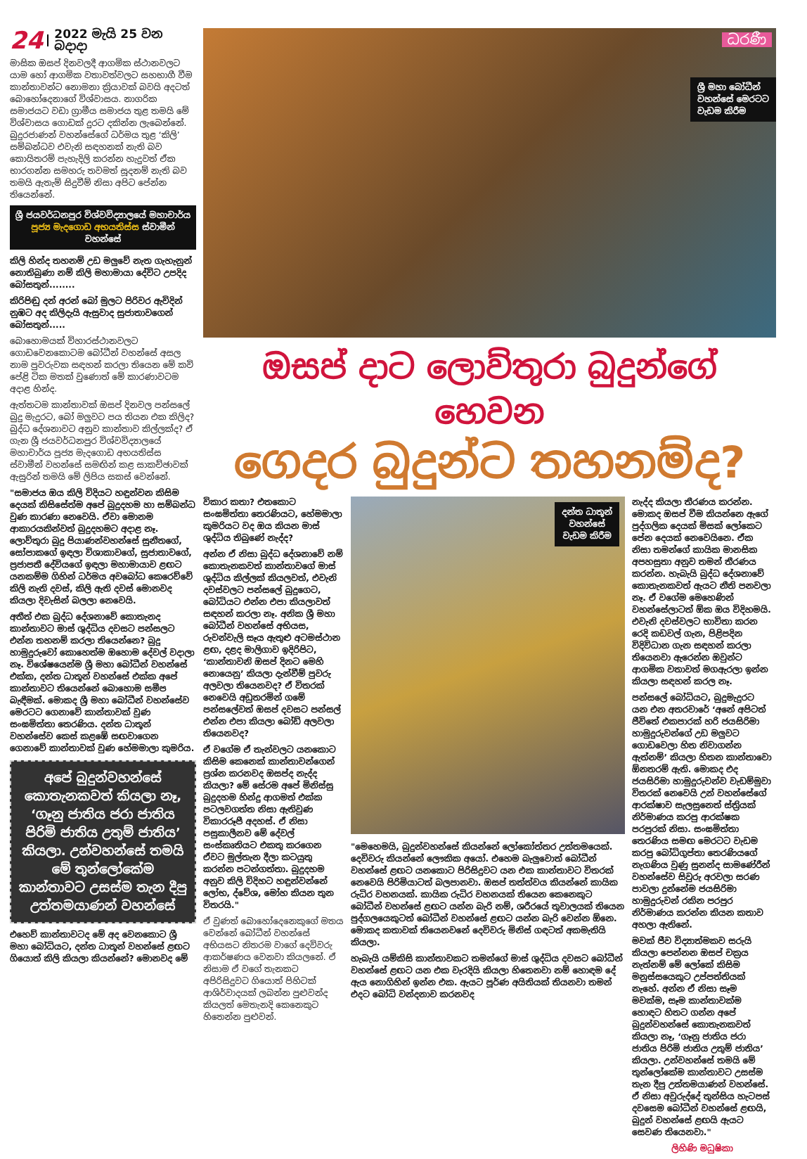24 2022 මැයි 25 වන බදාදා
මාසික ඔසප් දිනවලදී ආගමික ස්ථානවලට යාම හෝ ආගමික වතාවත්වලට සහභාගී වීම කාන්තාවන්ට නොමනා ක්‍රියාවක් බවයි අදටත් බොහෝදෙනාගේ විශ්වාසය. නාගරික සමාජයට වඩා ග්‍රාමීය සමාජය තුළ තමයි මේ විශ්වාසය ගොඩක් දුරට දකින්න ලැබෙන්නේ. බුදුරජාණන් වහන්සේගේ ධර්මය තුළ ‘කිලි’ සම්බන්ධව එවැනි සඳහනක් නැති බව කොයිතරම් පැහැදිලි කරන්න හැදුවත් ඒක භාරගන්න සමහරු තවමත් සූදනම් නැති බව තමයි ඇතැම් සිදුවීම් නිසා අපිට පේන්න තියෙන්නේ.
ශ්‍රී ජයවර්ධනපුර විශ්වවිද්‍යාලයේ මහාචාර්ය පූජ්‍ය මැදගොඩ අභයතිස්ස ස්වාමීන් වහන්සේ
කිලි හින්ද තහනම් උඩ මලුවේ නැත ගැහැනුන් නොතිබුණා නම් කිලි මහාමායා දේවිට උපදිද බෝසතුන්........
කිරිපිඬු දන් අරන් බෝ මුලට පිරිවර ඇවිදින් නුඹට අද කිලිදැයි ඇසුවාද සුජාතාවගෙන් බෝසතුන්.....
බොහොමයක් විහාරස්ථානවලට ගොඩවෙනකොටම බෝධීන් වහන්සේ අසල නාම පුවරුවක සඳහන් කරලා තියෙන මේ කවි පේළි ටික මතක් වුණොත් මේ කාරණාවටම අදාළ හින්ද.
ඇත්තටම කාන්තාවක් ඔසප් දිනවල පන්සලේ බුදු මැදුරට, බෝ මලුවට පය තියන එක කිලිද? බුද්ධ දේශනාවට අනුව කාන්තාව කිල්ලක්ද? ඒ ගැන ශ්‍රී ජයවර්ධනපුර විශ්වවිද්‍යාලයේ මහාචාර්ය පූජ්‍ය මැදගොඩ අභයතිස්ස ස්වාමීන් වහන්සේ සමඟින් කළ සාකච්ඡාවක් ඇසුරින් තමයි මේ ලිපිය සකස් වෙන්නේ.
"සමාජය ඔය කිලි විදියට හඳුන්වන කිසිම දෙයක් කිසිසේත්ම අපේ බුදුදහම හා සම්බන්ධ වුණ කාරණා නෙවෙයි. ඒවා මොනම ආකාරයකින්වත් බුදුදහමට අදාළ නෑ. ලොව්තුරා බුදු පියාණන්වහන්සේ සුනීතගේ, සෝපාකගේ ඉඳලා විශාකාවගේ, සුජාතාවගේ, ප්‍රජාපතී දේවියගේ ඉඳලා මහාමායාව ළඟට යනකම්ම ගිහින් ධර්මය අවබෝධ කෙරෙව්වේ කිලි නැති දවස්, කිලි ඇති දවස් මොනවද කියලා දිවැසින් බලලා නෙවෙයි.
අතීත් එක බුද්ධ දේශනාවේ කොතැනද කාන්තාවට මාස් ශුද්ධිය දවසට පන්සලට එන්න තහනම් කරලා තියෙන්නෙ? බුදු හාමුදුරුවෝ කොහෙත්ම ඔහොම දේවල් වදාලා නෑ. විශේෂයෙන්ම ශ්‍රී මහා බෝධීන් වහන්සේ එක්ක, දන්ත ධාතූන් වහන්සේ එක්ක අපේ කාන්තාවට තියෙන්නේ බොහොම සමීප බැඳීමක්. මොකද ශ්‍රී මහා බෝධීන් වහන්සේව මෙරටට ගෙනාවේ කාන්තාවක් වුණ සංඝමිත්තා තෙරණිය. දන්ත ධාතූන් වහන්සේව කෙස් කළඹේ සඟවාගෙන ගෙනාවේ කාන්තාවක් වුණ හේමමාලා කුමරිය.
අපේ බුදුන්වහන්සේ කොතැනකවත් කියලා නෑ, ‘ගෑනු ජාතිය ජරා ජාතිය පිරිමි ජාතිය උතුම් ජාතිය’ කියලා. උන්වහන්සේ තමයි මේ තුන්ලෝකේම කාන්තාවට උසස්ම තැන දීපු උත්තමයාණන් වහන්සේ
එහෙව් කාන්තාවටද මේ අද වෙනකොට ශ්‍රී මහා බෝධියට, දන්ත ධාතූන් වහන්සේ ළඟට ගියොත් කිලි කියලා කියන්නේ? මොනවද මේ
ධරණී
ශ්‍රී මහා බෝධීන්
වහන්සේ මෙරටට
වැඩම කිරීම
ඔසප් දාට ලොව්තුරා බුදුන්ගේ හෙවන
ගෙදර බුදුන්ට තහනම්ද?
විකාර කතා? එතකොට සංඝමිත්තා තෙරණියට, හේමමාලා කුමරියට වද ඔය කියන මාස් ශුද්ධිය තිබුණේ නැද්ද?
අන්න ඒ නිසා බුද්ධ දේශනාවේ නම් කොතැනකවත් කාන්තාවගේ මාස් ශුද්ධිය කිල්ලක් කියලවත්, එවැනි දවස්වලට පන්සලේ බුදුගෙට, බෝධියට එන්න එපා කියලාවත් සඳහන් කරලා නෑ. අනික ශ්‍රී මහා බෝධීන් වහන්සේ අභියස, රුවන්වැලි සෑය ඇතුළු අටමස්ථාන ළඟ, දළද මාලිගාව ඉදිරිපිට, ‘කාන්තාවනි ඔසප් දිනට මෙහි නොයෙනු’ කියලා දැන්වීම් පුවරු අලවලා තියෙනවද? ඒ විතරක් නෙවෙයි අඩුතරමින් ගමේ පන්සලේවත් ඔසප් දවසට පන්සල් එන්න එපා කියලා බෝඩ් අලවලා තියෙනවද?
ඒ වගේම ඒ තැන්වලට යනකොට කිසිම කෙනෙක් කාන්තාවන්ගෙන් ප්‍රශ්න කරනවද ඔසප්ද නැද්ද කියලා? මේ සේරම අපේ මිනිස්සු බුදුදහම හින්දු ආගමත් එක්ක පටලවගත්ත නිසා ඇතිවුණ විකාරරූපී අදහස්. ඒ නිසා පසුකාලීනව මේ දේවල් සංස්කෘතියට එකතු කරගෙන ඒවට මුල්තැන දීලා කටයුතු කරන්න පටන්ගත්තා. බුදුදහම අනුව කිලි විදිහට හඳුන්වන්නේ ලෝභ, ද්වේශ, මෝහ කියන තුන විතරයි."
ඒ වුණත් බොහෝදෙනෙකුගේ මතය වෙන්නේ බෝධීන් වහන්සේ අභියසට නිතරම වාගේ දෙවිවරු ආකර්ෂණය වෙනවා කියලනේ. ඒ නිසාම ඒ වගේ තැනකට අපිරිසිදුවට ගියොත් පිහිටක් ආශිර්වාදයක් ලබන්න පුළුවන්ද කියලත් මෙතැනදි කෙනෙකුට හිතෙන්න පුළුවන්.
දන්ත ධාතූන්
වහන්සේ
වැඩම කිරීම
"මෙහෙමයි, බුදුන්වහන්සේ කියන්නේ ලෝකෝත්තර උත්තමයෙක්. දෙවිවරු කියන්නේ ලෞකික අයෝ. එහෙම බැලුවොත් බෝධීන් වහන්සේ ළඟට යනකොට පිරිසිදුවට යන එක කාන්තාවට විතරක් නෙවෙයි පිරිමියාටත් බලපානවා. ඔසප් තත්ත්වය කියන්නේ කායික රුධිර වහනයක්. කායික රුධිර වහනයක් තියෙන කෙනෙකුට බෝධීන් වහන්සේ ළඟට යන්න බැරි නම්, ශරීරයේ තුවාලයක් තියෙන පුද්ගලයෙකුටත් බෝධීන් වහන්සේ ළඟට යන්න බැරි වෙන්න ඕනෙ. මොකද කතාවක් තියෙනවනේ දෙවිවරු මිනිස් ගඳටත් අකමැතියි කියලා.
හැබැයි යම්කිසි කාන්තාවකට තමන්ගේ මාස් ශුද්ධිය දවසට බෝධීන් වහන්සේ ළඟට යන එක වැරදියි කියලා හිතෙනවා නම් හොඳම දේ ඇය නොගිහින් ඉන්න එක. ඇයට පූර්ණ අයිතියක් තියනවා තමන් එදට බෝධි වන්දනාව කරනවද
නැද්ද කියලා තීරණය කරන්න. මොකද ඔසප් වීම කියන්නෙ ඇගේ පුද්ගලික දෙයක් මිසක් ලෝකෙට පේන දෙයක් නෙවෙයිනෙ. ඒක නිසා තමන්ගේ කායික මානසික අපහසුතා අනුව තමන් තීරණය කරන්න. හැබැයි බුද්ධ දේශනාවේ කොතැනකවත් ඇයට නීති පනවලා නෑ. ඒ වගේම මෙහෙණින් වහන්සේලාටත් ඕක ඔය විදිහමයි. එවැනි දවස්වලට භාවිතා කරන රෙදි කඩවල් ගැන, පිළිපදින විදිවිධාන ගැන සඳහන් කරලා තියෙනවා ඇරෙන්න ඔවුන්ට ආගමික වතාවත් මගඇරලා ඉන්න කියලා සඳහන් කරල නෑ.
පන්සලේ බෝධියට, බුදුමැදුරට යන එන අතරවාරේ ‘අනේ අපිටත් ජීවිතේ එකපාරක් හරි ජයසිරිමා හාමුදුරුවන්ගේ උඩ මලුවට ගොඩවෙලා හිත නිවාගන්න ඇත්නම්’ කියලා හිතන කාන්තාවො ඕනතරම් ඇති. මොකද එද ජයසිරිමා හාමුදුරුවන්ව වැඩම්මුවා විතරක් නෙවෙයි උන් වහන්සේගේ ආරක්ෂාව සැලසුනෙත් ස්ත්‍රියක් නිර්මාණය කරපු ආරක්ෂක පරපුරක් නිසා. සංඝමිත්තා තෙරණිය සමඟ මෙරටට වැඩම කරපු බෝධිගුප්තා තෙරණියගේ නැගණිය වුණු සුනන්ද සාමණේරීන් වහන්සේව සිවුරු අරවලා සරණ පාවලා දුන්නේම ජයසිරිමා හාමුදුරුවන් රකින පරපුර නිර්මාණය කරන්න කියන කතාව අහලා ඇතිනේ.
මවක් ජීව විද්‍යාත්මකව සරුයි කියලා පෙන්නන ඔසප් චක්‍රය නැත්නම් මේ ලෝකේ කිසිම මනුස්සයෙකුට උප්පත්තියක් නැහේ. අන්න ඒ නිසා සෑම මවක්ම, සෑම කාන්තාවක්ම හොඳට හිතට ගන්න අපේ බුදුන්වහන්සේ කොතැනකවත් කියලා නෑ, ‘ගෑනු ජාතිය ජරා ජාතිය පිරිමි ජාතිය උතුම් ජාතිය’ කියලා. උන්වහන්සේ තමයි මේ තුන්ලෝකේම කාන්තාවට උසස්ම තැන දීපු උත්තමයාණන් වහන්සේ. ඒ නිසා අවුරුද්දේ තුන්සිය හැටපස් දවසෙම බෝධීන් වහන්සේ ළඟයි, බුදුන් වහන්සේ ළඟයි ඇයට සෙවණ තියෙනවා."
ලිහිණි මධුෂිකා